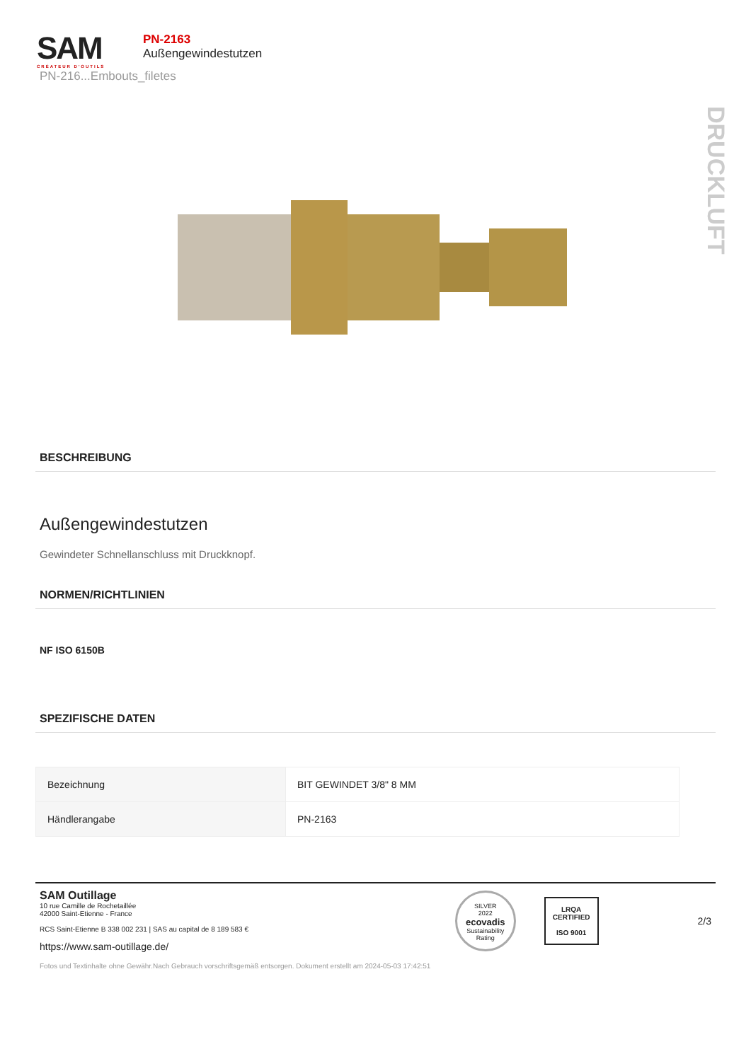SAM
CRÉATEUR D'OUTILS
PN-2163
Außengewindestutzen
PN-216...Embouts_filetes
DRUCKLUFT
BESCHREIBUNG
Außengewindestutzen
Gewindeter Schnellanschluss mit Druckknopf.
NORMEN/RICHTLINIEN
NF ISO 6150B
SPEZIFISCHE DATEN
| Bezeichnung | BIT GEWINDET 3/8" 8 MM |
| Händlerangabe | PN-2163 |
SAM Outillage
10 rue Camille de Rochetaillée
42000 Saint-Etienne - France
RCS Saint-Etienne B 338 002 231 | SAS au capital de 8 189 583 €
https://www.sam-outillage.de/
SILVER
2022
ecovadis
Sustainability Rating
LRQA
CERTIFIED
ISO 9001
2/3
Fotos und Textinhalte ohne Gewähr.Nach Gebrauch vorschriftsgemäß entsorgen. Dokument erstellt am 2024-05-03 17:42:51